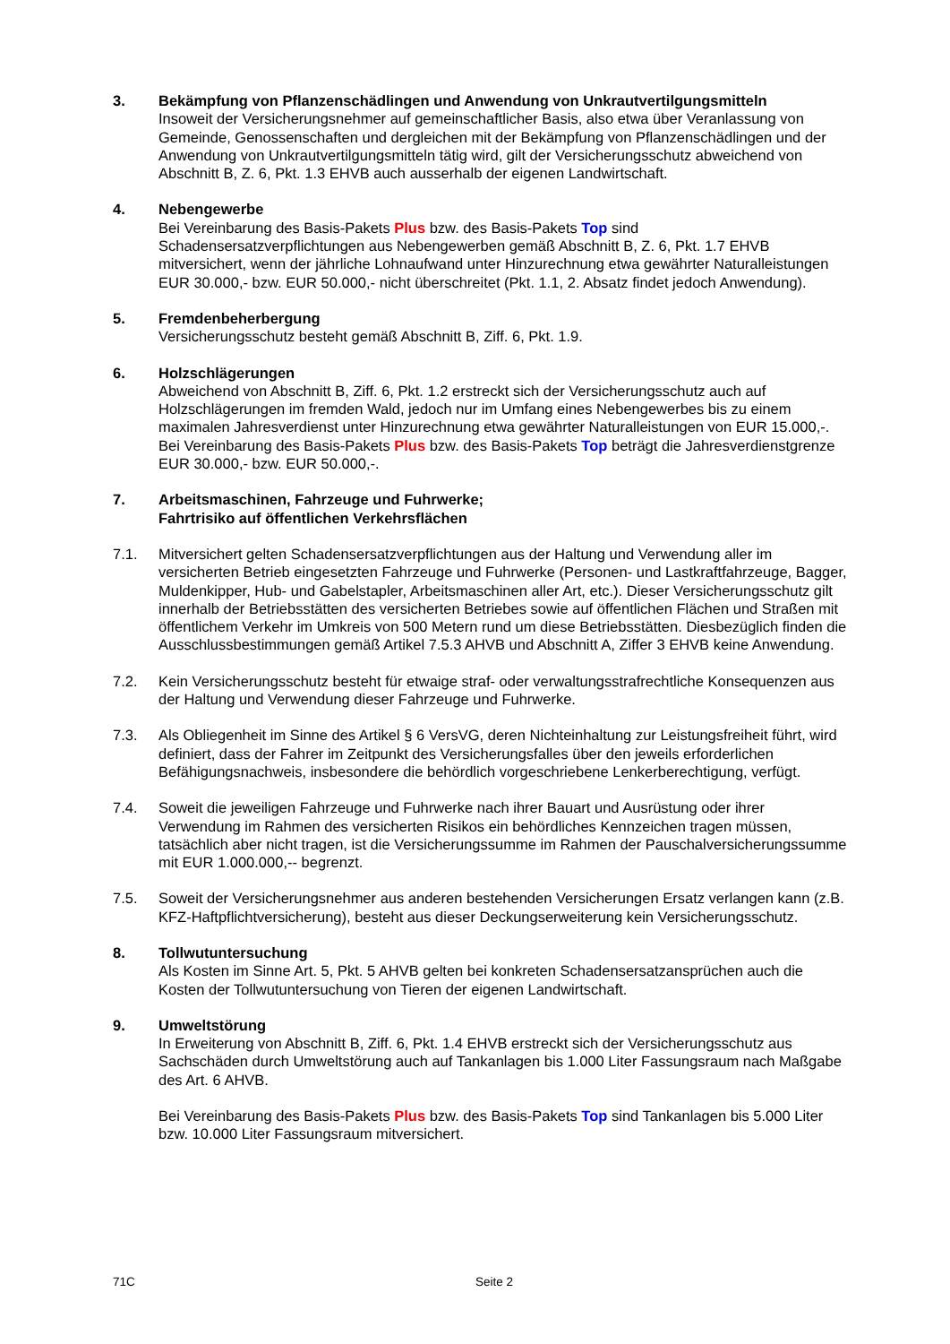3. Bekämpfung von Pflanzenschädlingen und Anwendung von Unkrautvertilgungsmitteln
Insoweit der Versicherungsnehmer auf gemeinschaftlicher Basis, also etwa über Veranlassung von Gemeinde, Genossenschaften und dergleichen mit der Bekämpfung von Pflanzenschädlingen und der Anwendung von Unkrautvertilgungsmitteln tätig wird, gilt der Versicherungsschutz abweichend von Abschnitt B, Z. 6, Pkt. 1.3 EHVB auch ausserhalb der eigenen Landwirtschaft.
4. Nebengewerbe
Bei Vereinbarung des Basis-Pakets Plus bzw. des Basis-Pakets Top sind Schadensersatzverpflichtungen aus Nebengewerben gemäß Abschnitt B, Z. 6, Pkt. 1.7 EHVB mitversichert, wenn der jährliche Lohnaufwand unter Hinzurechnung etwa gewährter Naturalleistungen EUR 30.000,- bzw. EUR 50.000,- nicht überschreitet (Pkt. 1.1, 2. Absatz findet jedoch Anwendung).
5. Fremdenbeherbergung
Versicherungsschutz besteht gemäß Abschnitt B, Ziff. 6, Pkt. 1.9.
6. Holzschlägerungen
Abweichend von Abschnitt B, Ziff. 6, Pkt. 1.2 erstreckt sich der Versicherungsschutz auch auf Holzschlägerungen im fremden Wald, jedoch nur im Umfang eines Nebengewerbes bis zu einem maximalen Jahresverdienst unter Hinzurechnung etwa gewährter Naturalleistungen von EUR 15.000,-. Bei Vereinbarung des Basis-Pakets Plus bzw. des Basis-Pakets Top beträgt die Jahresverdienstgrenze EUR 30.000,- bzw. EUR 50.000,-.
7. Arbeitsmaschinen, Fahrzeuge und Fuhrwerke;
Fahrtrisiko auf öffentlichen Verkehrsflächen
7.1. Mitversichert gelten Schadensersatzverpflichtungen aus der Haltung und Verwendung aller im versicherten Betrieb eingesetzten Fahrzeuge und Fuhrwerke (Personen- und Lastkraftfahrzeuge, Bagger, Muldenkipper, Hub- und Gabelstapler, Arbeitsmaschinen aller Art, etc.). Dieser Versicherungsschutz gilt innerhalb der Betriebsstätten des versicherten Betriebes sowie auf öffentlichen Flächen und Straßen mit öffentlichem Verkehr im Umkreis von 500 Metern rund um diese Betriebsstätten. Diesbezüglich finden die Ausschlussbestimmungen gemäß Artikel 7.5.3 AHVB und Abschnitt A, Ziffer 3 EHVB keine Anwendung.
7.2. Kein Versicherungsschutz besteht für etwaige straf- oder verwaltungsstrafrechtliche Konsequenzen aus der Haltung und Verwendung dieser Fahrzeuge und Fuhrwerke.
7.3. Als Obliegenheit im Sinne des Artikel § 6 VersVG, deren Nichteinhaltung zur Leistungsfreiheit führt, wird definiert, dass der Fahrer im Zeitpunkt des Versicherungsfalles über den jeweils erforderlichen Befähigungsnachweis, insbesondere die behördlich vorgeschriebene Lenkerberechtigung, verfügt.
7.4. Soweit die jeweiligen Fahrzeuge und Fuhrwerke nach ihrer Bauart und Ausrüstung oder ihrer Verwendung im Rahmen des versicherten Risikos ein behördliches Kennzeichen tragen müssen, tatsächlich aber nicht tragen, ist die Versicherungssumme im Rahmen der Pauschalversicherungssumme mit EUR 1.000.000,-- begrenzt.
7.5. Soweit der Versicherungsnehmer aus anderen bestehenden Versicherungen Ersatz verlangen kann (z.B. KFZ-Haftpflichtversicherung), besteht aus dieser Deckungserweiterung kein Versicherungsschutz.
8. Tollwutuntersuchung
Als Kosten im Sinne Art. 5, Pkt. 5 AHVB gelten bei konkreten Schadensersatzansprüchen auch die Kosten der Tollwutuntersuchung von Tieren der eigenen Landwirtschaft.
9. Umweltstörung
In Erweiterung von Abschnitt B, Ziff. 6, Pkt. 1.4 EHVB erstreckt sich der Versicherungsschutz aus Sachschäden durch Umweltstörung auch auf Tankanlagen bis 1.000 Liter Fassungsraum nach Maßgabe des Art. 6 AHVB.
Bei Vereinbarung des Basis-Pakets Plus bzw. des Basis-Pakets Top sind Tankanlagen bis 5.000 Liter bzw. 10.000 Liter Fassungsraum mitversichert.
71C Seite 2